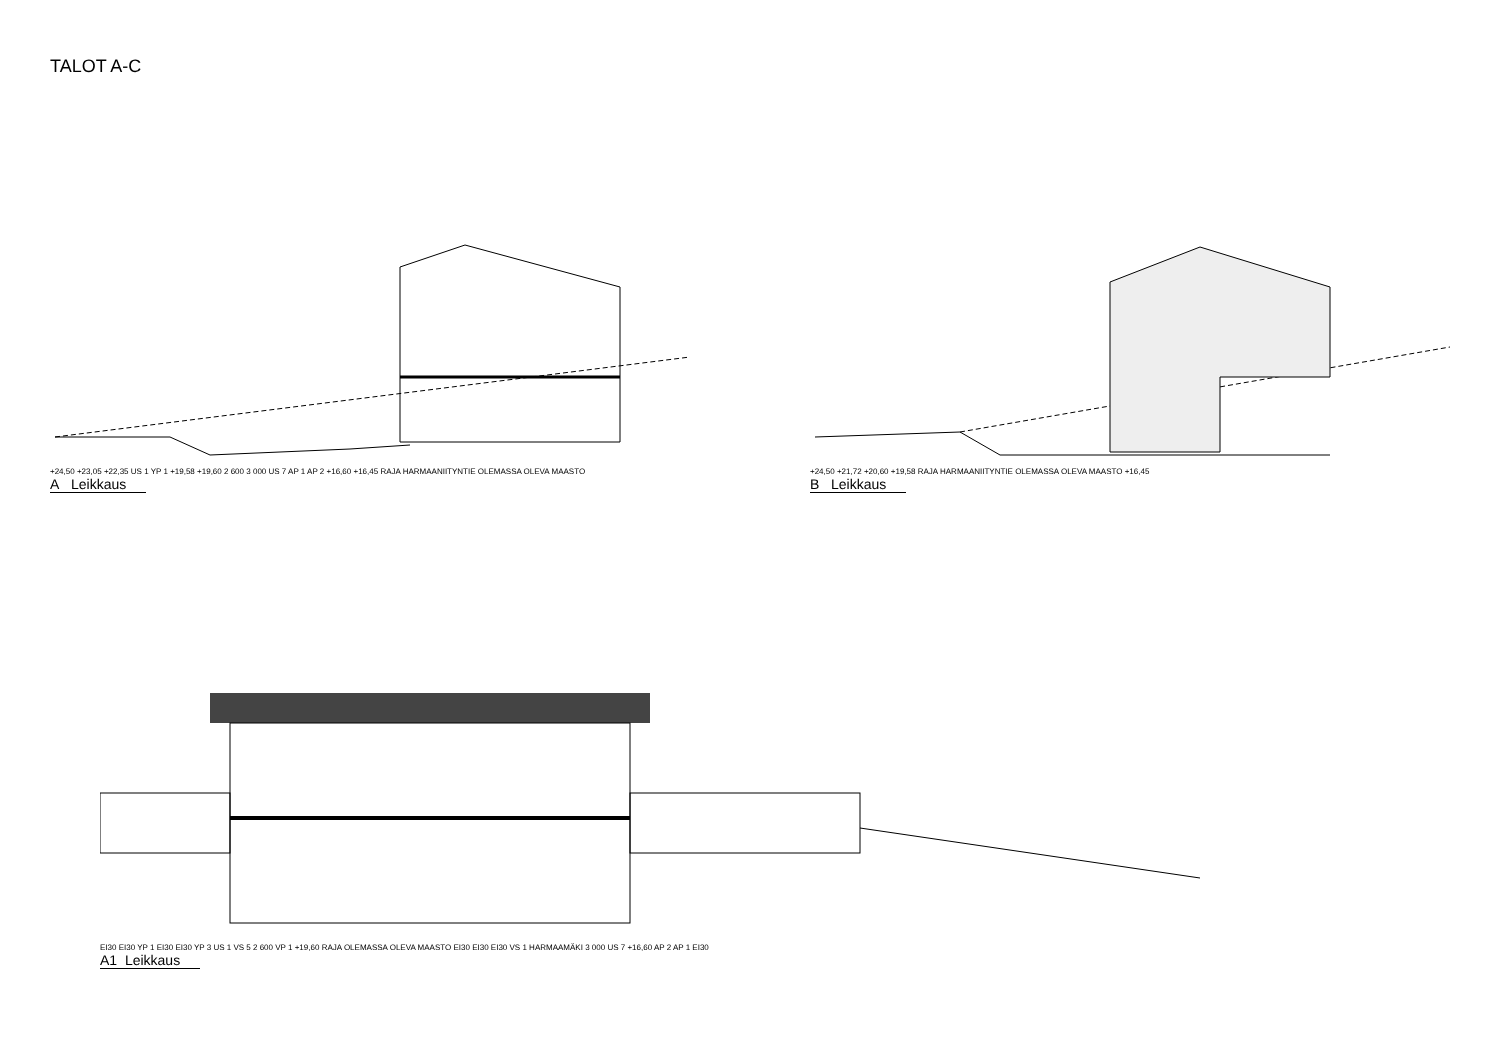TALOT A-C
+24,50 +23,05 +22,35 US 1 YP 1 +19,58 +19,60 2 600 3 000 US 7 AP 1 AP 2 +16,60 +16,45 RAJA HARMAANIITYNTIE OLEMASSA OLEVA MAASTO
A Leikkaus
+24,50 +21,72 +20,60 +19,58 RAJA HARMAANIITYNTIE OLEMASSA OLEVA MAASTO +16,45
B Leikkaus
EI30 EI30 YP 1 EI30 EI30 YP 3 US 1 VS 5 2 600 VP 1 +19,60 RAJA OLEMASSA OLEVA MAASTO EI30 EI30 EI30 VS 1 HARMAAMÄKI 3 000 US 7 +16,60 AP 2 AP 1 EI30
A1 Leikkaus